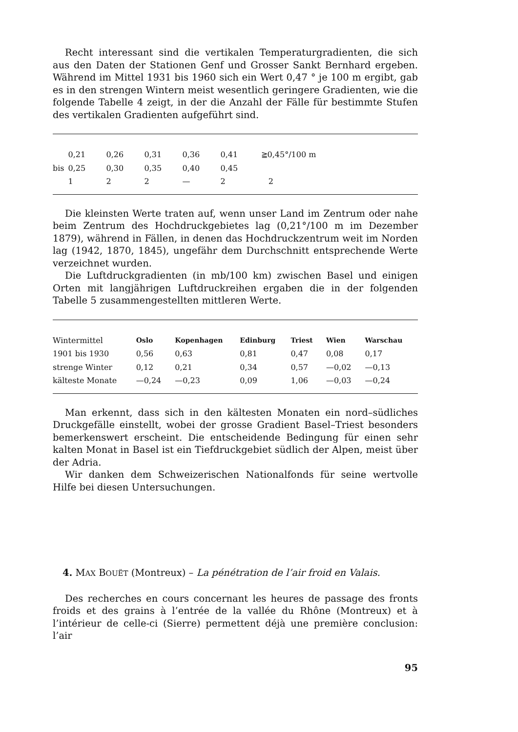Recht interessant sind die vertikalen Temperaturgradienten, die sich aus den Daten der Stationen Genf und Grosser Sankt Bernhard ergeben. Während im Mittel 1931 bis 1960 sich ein Wert 0,47 ° je 100 m ergibt, gab es in den strengen Wintern meist wesentlich geringere Gradienten, wie die folgende Tabelle 4 zeigt, in der die Anzahl der Fälle für bestimmte Stufen des vertikalen Gradienten aufgeführt sind.
| | 0,21 | 0,26 | 0,31 | 0,36 | 0,41 | ≧0,45°/100 m |
| bis | 0,25 | 0,30 | 0,35 | 0,40 | 0,45 | |
| | 1 | 2 | 2 | — | 2 | 2 |
Die kleinsten Werte traten auf, wenn unser Land im Zentrum oder nahe beim Zentrum des Hochdruckgebietes lag (0,21°/100 m im Dezember 1879), während in Fällen, in denen das Hochdruckzentrum weit im Norden lag (1942, 1870, 1845), ungefähr dem Durchschnitt entsprechende Werte verzeichnet wurden.
Die Luftdruckgradienten (in mb/100 km) zwischen Basel und einigen Orten mit langjährigen Luftdruckreihen ergaben die in der folgenden Tabelle 5 zusammengestellten mittleren Werte.
| Wintermittel | Oslo | Kopenhagen | Edinburg | Triest | Wien | Warschau |
| 1901 bis 1930 | 0,56 | 0,63 | 0,81 | 0,47 | 0,08 | 0,17 |
| strenge Winter | 0,12 | 0,21 | 0,34 | 0,57 | —0,02 | —0,13 |
| kälteste Monate | —0,24 | —0,23 | 0,09 | 1,06 | —0,03 | —0,24 |
Man erkennt, dass sich in den kältesten Monaten ein nord–südliches Druckgefälle einstellt, wobei der grosse Gradient Basel–Triest besonders bemerkenswert erscheint. Die entscheidende Bedingung für einen sehr kalten Monat in Basel ist ein Tiefdruckgebiet südlich der Alpen, meist über der Adria.
Wir danken dem Schweizerischen Nationalfonds für seine wertvolle Hilfe bei diesen Untersuchungen.
4. MAX BOUËT (Montreux) – La pénétration de l’air froid en Valais.
Des recherches en cours concernant les heures de passage des fronts froids et des grains à l’entrée de la vallée du Rhône (Montreux) et à l’intérieur de celle-ci (Sierre) permettent déjà une première conclusion: l’air
95